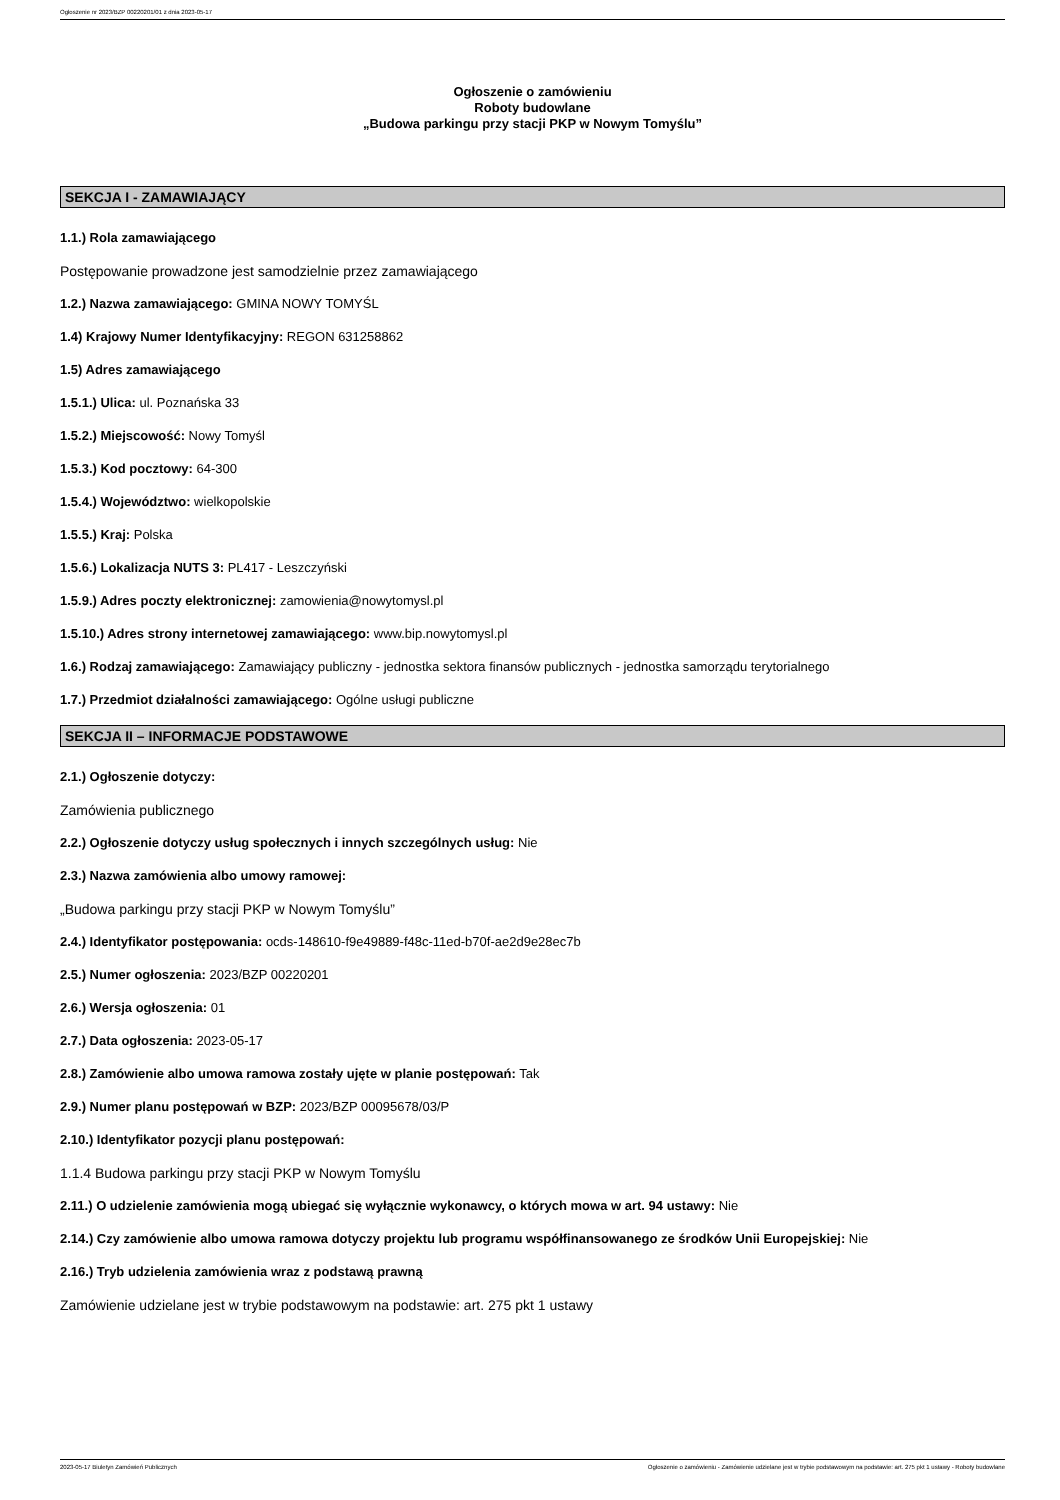Ogłoszenie nr 2023/BZP 00220201/01 z dnia 2023-05-17
Ogłoszenie o zamówieniu
Roboty budowlane
„Budowa parkingu przy stacji PKP w Nowym Tomyślu”
SEKCJA I - ZAMAWIAJĄCY
1.1.) Rola zamawiającego
Postępowanie prowadzone jest samodzielnie przez zamawiającego
1.2.) Nazwa zamawiającego: GMINA NOWY TOMYŚL
1.4) Krajowy Numer Identyfikacyjny: REGON 631258862
1.5) Adres zamawiającego
1.5.1.) Ulica: ul. Poznańska 33
1.5.2.) Miejscowość: Nowy Tomyśl
1.5.3.) Kod pocztowy: 64-300
1.5.4.) Województwo: wielkopolskie
1.5.5.) Kraj: Polska
1.5.6.) Lokalizacja NUTS 3: PL417 - Leszczyński
1.5.9.) Adres poczty elektronicznej: zamowienia@nowytomysl.pl
1.5.10.) Adres strony internetowej zamawiającego: www.bip.nowytomysl.pl
1.6.) Rodzaj zamawiającego: Zamawiający publiczny - jednostka sektora finansów publicznych - jednostka samorządu terytorialnego
1.7.) Przedmiot działalności zamawiającego: Ogólne usługi publiczne
SEKCJA II – INFORMACJE PODSTAWOWE
2.1.) Ogłoszenie dotyczy:
Zamówienia publicznego
2.2.) Ogłoszenie dotyczy usług społecznych i innych szczególnych usług: Nie
2.3.) Nazwa zamówienia albo umowy ramowej:
„Budowa parkingu przy stacji PKP w Nowym Tomyślu”
2.4.) Identyfikator postępowania: ocds-148610-f9e49889-f48c-11ed-b70f-ae2d9e28ec7b
2.5.) Numer ogłoszenia: 2023/BZP 00220201
2.6.) Wersja ogłoszenia: 01
2.7.) Data ogłoszenia: 2023-05-17
2.8.) Zamówienie albo umowa ramowa zostały ujęte w planie postępowań: Tak
2.9.) Numer planu postępowań w BZP: 2023/BZP 00095678/03/P
2.10.) Identyfikator pozycji planu postępowań:
1.1.4 Budowa parkingu przy stacji PKP w Nowym Tomyślu
2.11.) O udzielenie zamówienia mogą ubiegać się wyłącznie wykonawcy, o których mowa w art. 94 ustawy: Nie
2.14.) Czy zamówienie albo umowa ramowa dotyczy projektu lub programu współfinansowanego ze środków Unii Europejskiej: Nie
2.16.) Tryb udzielenia zamówienia wraz z podstawą prawną
Zamówienie udzielane jest w trybie podstawowym na podstawie: art. 275 pkt 1 ustawy
2023-05-17 Biuletyn Zamówień Publicznych Ogłoszenie o zamówieniu - Zamówienie udzielane jest w trybie podstawowym na podstawie: art. 275 pkt 1 ustawy - Roboty budowlane